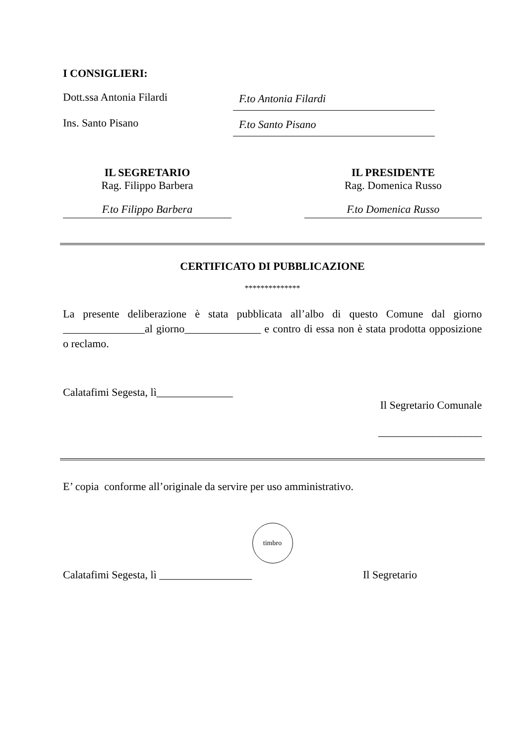I CONSIGLIERI:
Dott.ssa Antonia Filardi
F.to Antonia Filardi
Ins. Santo Pisano
F.to Santo Pisano
IL SEGRETARIO
Rag. Filippo Barbera
F.to Filippo Barbera
IL PRESIDENTE
Rag. Domenica Russo
F.to Domenica Russo
CERTIFICATO DI PUBBLICAZIONE
**************
La presente deliberazione è stata pubblicata all’albo di questo Comune dal giorno _______________al giorno______________ e contro di essa non è stata prodotta opposizione o reclamo.
Calatafimi Segesta, lì______________
Il Segretario Comunale
___________________
E’ copia conforme all’originale da servire per uso amministrativo.
timbro
Calatafimi Segesta, lì _________________ Il Segretario